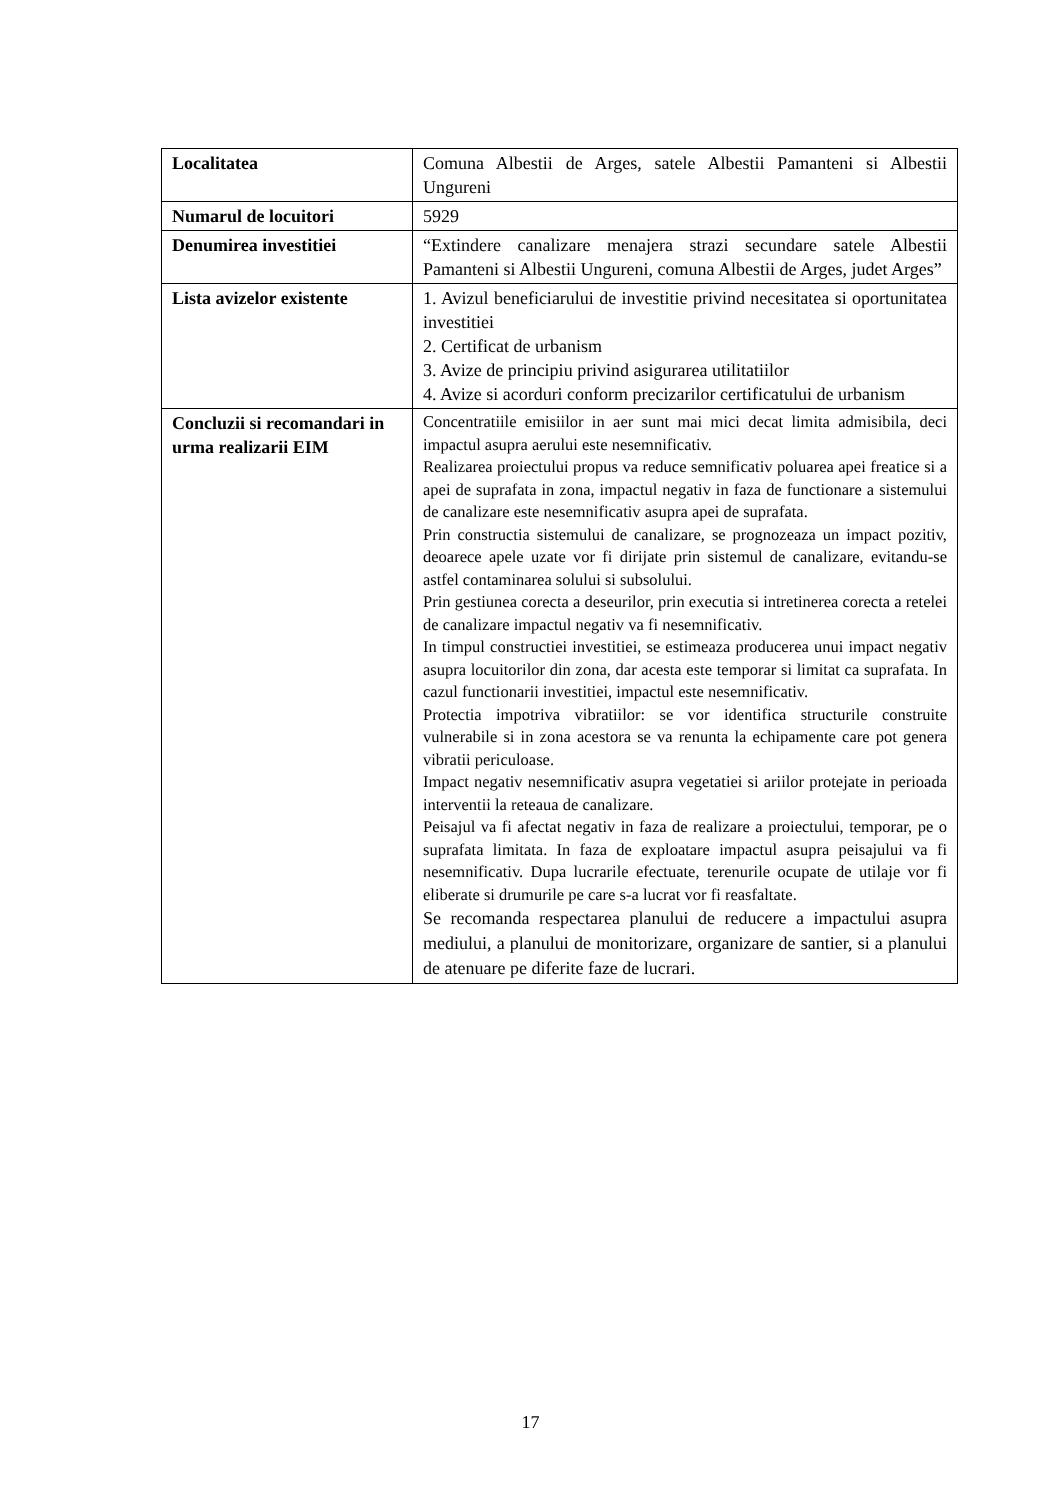| Localitatea | Comuna Albestii de Arges, satele Albestii Pamanteni si Albestii Ungureni |
| Numarul de locuitori | 5929 |
| Denumirea investitiei | “Extindere canalizare menajera strazi secundare satele Albestii Pamanteni si Albestii Ungureni, comuna Albestii de Arges, judet Arges” |
| Lista avizelor existente | 1. Avizul beneficiarului de investitie privind necesitatea si oportunitatea investitiei 2. Certificat de urbanism 3. Avize de principiu privind asigurarea utilitatiilor 4. Avize si acorduri conform precizarilor certificatului de urbanism |
| Concluzii si recomandari in urma realizarii EIM | Concentratiile emisiilor in aer sunt mai mici decat limita admisibila, deci impactul asupra aerului este nesemnificativ. Realizarea proiectului propus va reduce semnificativ poluarea apei freatice si a apei de suprafata in zona, impactul negativ in faza de functionare a sistemului de canalizare este nesemnificativ asupra apei de suprafata. Prin constructia sistemului de canalizare, se prognozeaza un impact pozitiv, deoarece apele uzate vor fi dirijate prin sistemul de canalizare, evitandu-se astfel contaminarea solului si subsolului. Prin gestiunea corecta a deseurilor, prin executia si intretinerea corecta a retelei de canalizare impactul negativ va fi nesemnificativ. In timpul constructiei investitiei, se estimeaza producerea unui impact negativ asupra locuitorilor din zona, dar acesta este temporar si limitat ca suprafata. In cazul functionarii investitiei, impactul este nesemnificativ. Protectia impotriva vibratiilor: se vor identifica structurile construite vulnerabile si in zona acestora se va renunta la echipamente care pot genera vibratii periculoase. Impact negativ nesemnificativ asupra vegetatiei si ariilor protejate in perioada interventii la reteaua de canalizare. Peisajul va fi afectat negativ in faza de realizare a proiectului, temporar, pe o suprafata limitata. In faza de exploatare impactul asupra peisajului va fi nesemnificativ. Dupa lucrarile efectuate, terenurile ocupate de utilaje vor fi eliberate si drumurile pe care s-a lucrat vor fi reasfaltate. Se recomanda respectarea planului de reducere a impactului asupra mediului, a planului de monitorizare, organizare de santier, si a planului de atenuare pe diferite faze de lucrari. |
17